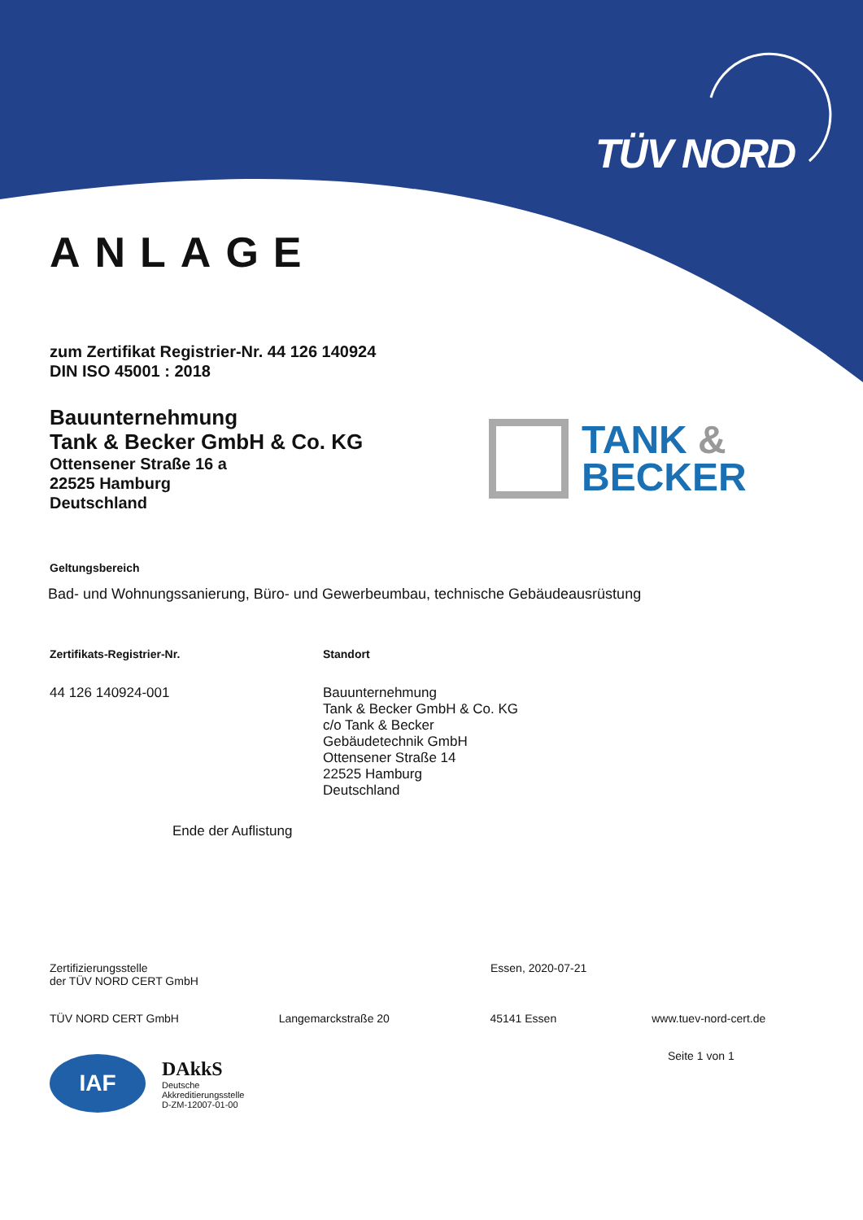TÜV NORD
ANLAGE
zum Zertifikat Registrier-Nr. 44 126 140924
DIN ISO 45001 : 2018
Bauunternehmung
Tank & Becker GmbH & Co. KG
Ottensener Straße 16 a
22525 Hamburg
Deutschland
TANK &
BECKER
Geltungsbereich
Bad- und Wohnungssanierung, Büro- und Gewerbeumbau, technische Gebäudeausrüstung
Zertifikats-Registrier-Nr.
44 126 140924-001
Standort
Bauunternehmung
Tank & Becker GmbH & Co. KG
c/o Tank & Becker
Gebäudetechnik GmbH
Ottensener Straße 14
22525 Hamburg
Deutschland
Ende der Auflistung
Zertifizierungsstelle
der TÜV NORD CERT GmbH
Essen, 2020-07-21
TÜV NORD CERT GmbH Langemarckstraße 20 45141 Essen www.tuev-nord-cert.de
Seite 1 von 1
IAF
DAkkS
Deutsche
Akkreditierungsstelle
D-ZM-12007-01-00